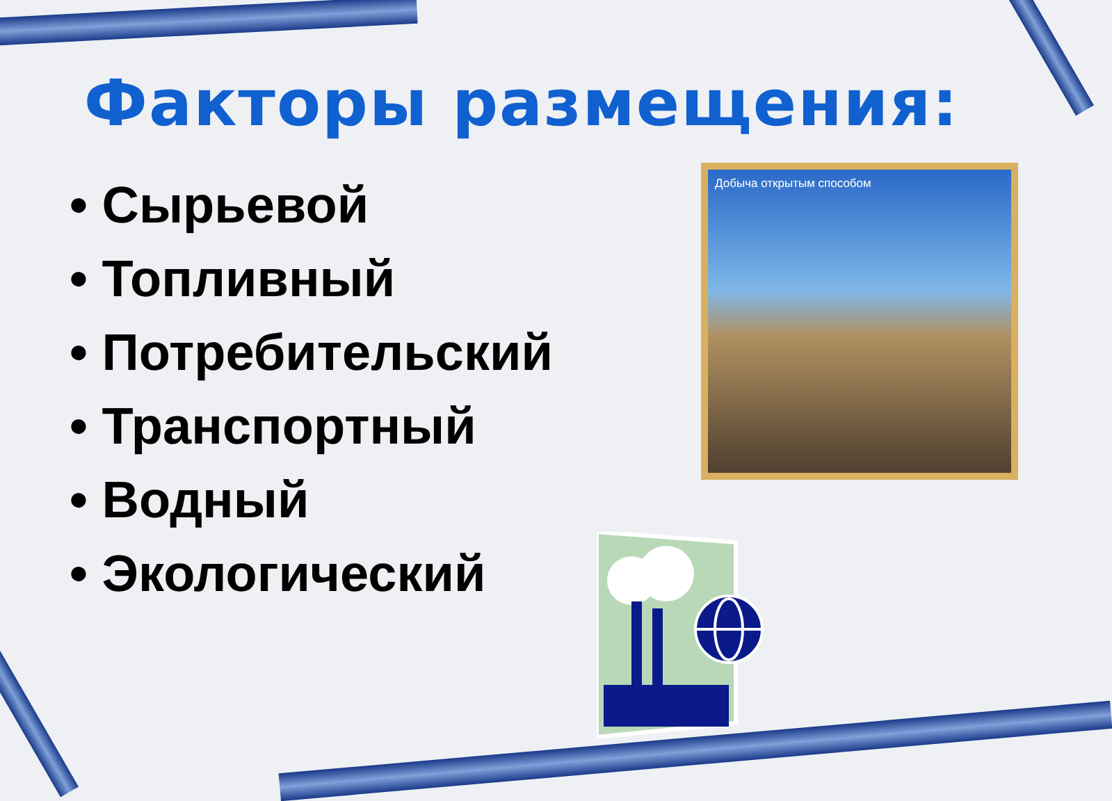Факторы размещения:
• Сырьевой
• Топливный
• Потребительский
• Транспортный
• Водный
• Экологический
Добыча открытым способом